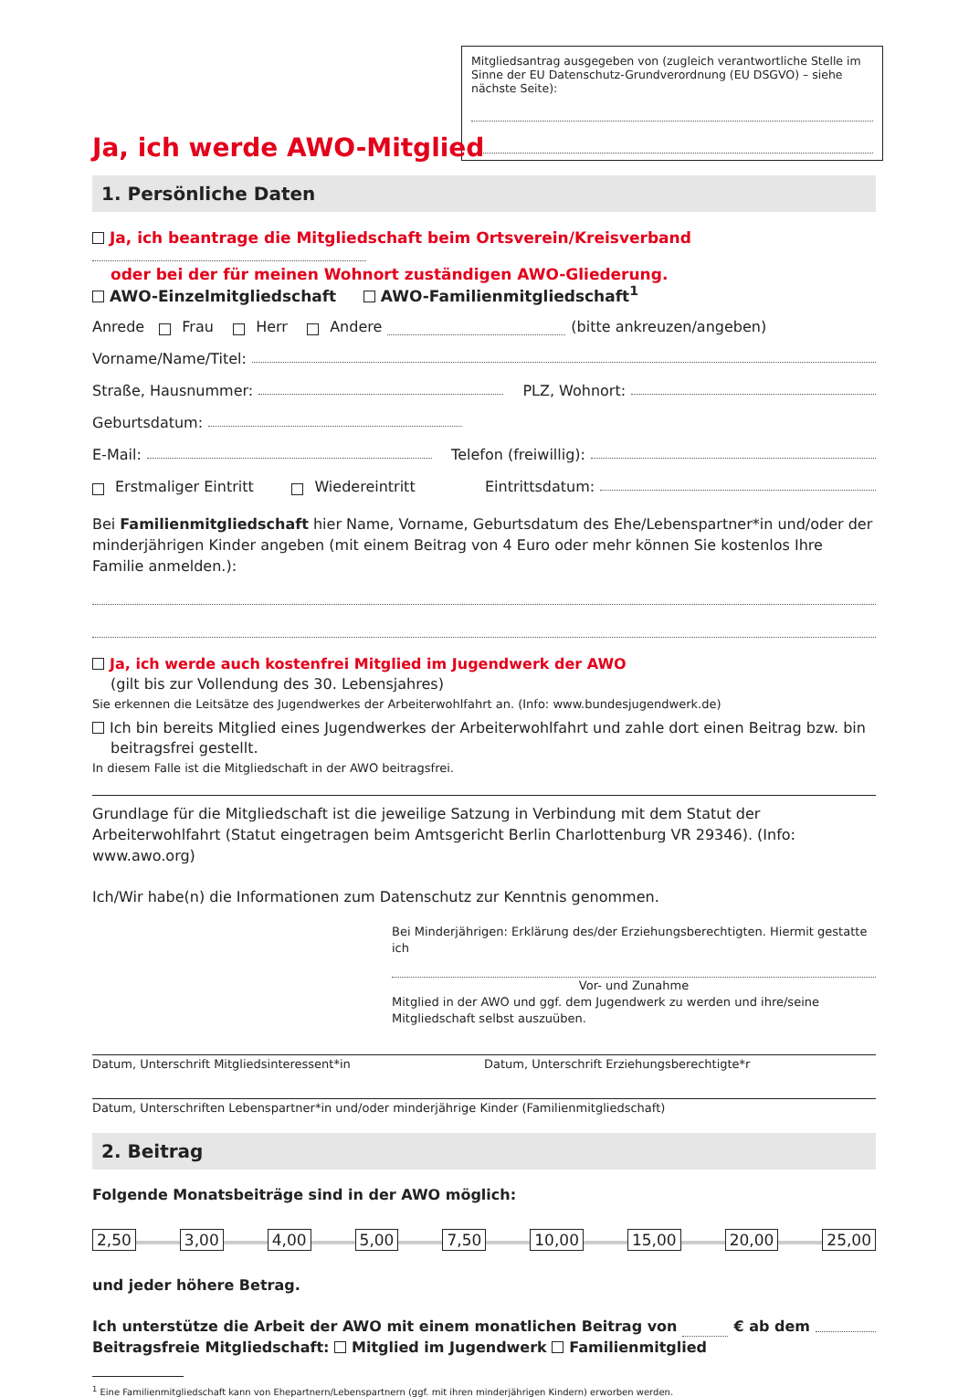Mitgliedsantrag ausgegeben von (zugleich verantwortliche Stelle im Sinne der EU Datenschutz-Grundverordnung (EU DSGVO) – siehe nächste Seite):
Ja, ich werde AWO-Mitglied
1. Persönliche Daten
Ja, ich beantrage die Mitgliedschaft beim Ortsverein/Kreisverband
oder bei der für meinen Wohnort zuständigen AWO-Gliederung.
AWO-Einzelmitgliedschaft AWO-Familienmitgliedschaft<sup>1</sup>
Anrede Frau Herr Andere (bitte ankreuzen/angeben)
Vorname/Name/Titel:
Straße, Hausnummer: PLZ, Wohnort:
Geburtsdatum:
E-Mail: Telefon (freiwillig):
Erstmaliger Eintritt Wiedereintritt Eintrittsdatum:
Bei Familienmitgliedschaft hier Name, Vorname, Geburtsdatum des Ehe/Lebenspartner*in und/oder der minderjährigen Kinder angeben (mit einem Beitrag von 4 Euro oder mehr können Sie kostenlos Ihre Familie anmelden.):
Ja, ich werde auch kostenfrei Mitglied im Jugendwerk der AWO
(gilt bis zur Vollendung des 30. Lebensjahres)
Sie erkennen die Leitsätze des Jugendwerkes der Arbeiterwohlfahrt an. (Info: www.bundesjugendwerk.de)
Ich bin bereits Mitglied eines Jugendwerkes der Arbeiterwohlfahrt und zahle dort einen Beitrag bzw. bin
beitragsfrei gestellt.
In diesem Falle ist die Mitgliedschaft in der AWO beitragsfrei.
Grundlage für die Mitgliedschaft ist die jeweilige Satzung in Verbindung mit dem Statut der Arbeiterwohlfahrt (Statut eingetragen beim Amtsgericht Berlin Charlottenburg VR 29346). (Info: www.awo.org)
Ich/Wir habe(n) die Informationen zum Datenschutz zur Kenntnis genommen.
Bei Minderjährigen: Erklärung des/der Erziehungsberechtigten. Hiermit gestatte ich
Vor- und Zunahme
Mitglied in der AWO und ggf. dem Jugendwerk zu werden und ihre/seine Mitgliedschaft selbst auszuüben.
Datum, Unterschrift Mitgliedsinteressent*in Datum, Unterschrift Erziehungsberechtigte*r
Datum, Unterschriften Lebenspartner*in und/oder minderjährige Kinder (Familienmitgliedschaft)
2. Beitrag
Folgende Monatsbeiträge sind in der AWO möglich:
2,50 3,00 4,00 5,00 7,50 10,00 15,00 20,00 25,00
und jeder höhere Betrag.
Ich unterstütze die Arbeit der AWO mit einem monatlichen Beitrag von € ab dem
Beitragsfreie Mitgliedschaft: Mitglied im Jugendwerk Familienmitglied
<sup>1</sup> Eine Familienmitgliedschaft kann von Ehepartnern/Lebenspartnern (ggf. mit ihren minderjährigen Kindern) erworben werden.